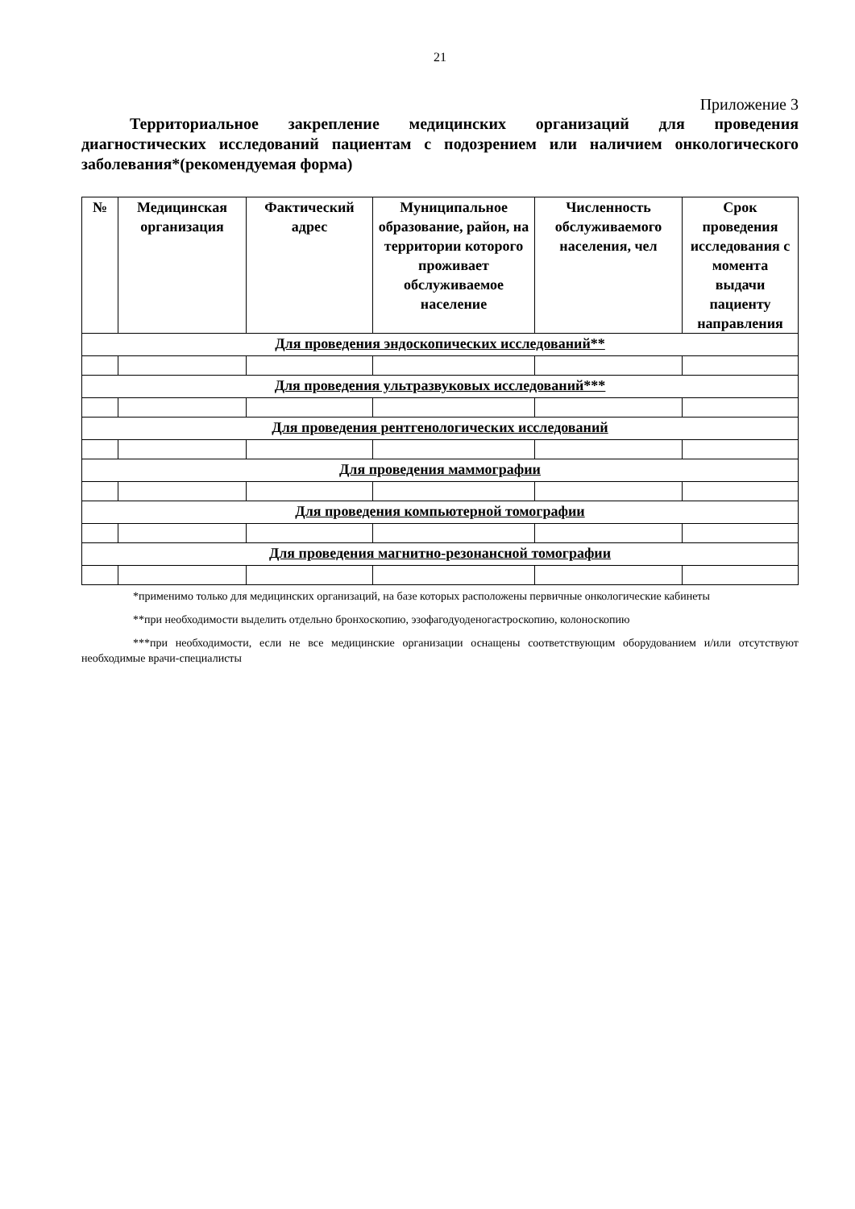21
Приложение 3
Территориальное закрепление медицинских организаций для проведения диагностических исследований пациентам с подозрением или наличием онкологического заболевания*(рекомендуемая форма)
| № | Медицинская организация | Фактический адрес | Муниципальное образование, район, на территории которого проживает обслуживаемое население | Численность обслуживаемого населения, чел | Срок проведения исследования с момента выдачи пациенту направления |
| --- | --- | --- | --- | --- | --- |
| Для проведения эндоскопических исследований** | | | | | |
| Для проведения ультразвуковых исследований*** | | | | | |
| Для проведения рентгенологических исследований | | | | | |
| Для проведения маммографии | | | | | |
| Для проведения компьютерной томографии | | | | | |
| Для проведения магнитно-резонансной томографии | | | | | |
*применимо только для медицинских организаций, на базе которых расположены первичные онкологические кабинеты
**при необходимости выделить отдельно бронхоскопию, эзофагодуоденогастроскопию, колоноскопию
***при необходимости, если не все медицинские организации оснащены соответствующим оборудованием и/или отсутствуют необходимые врачи-специалисты